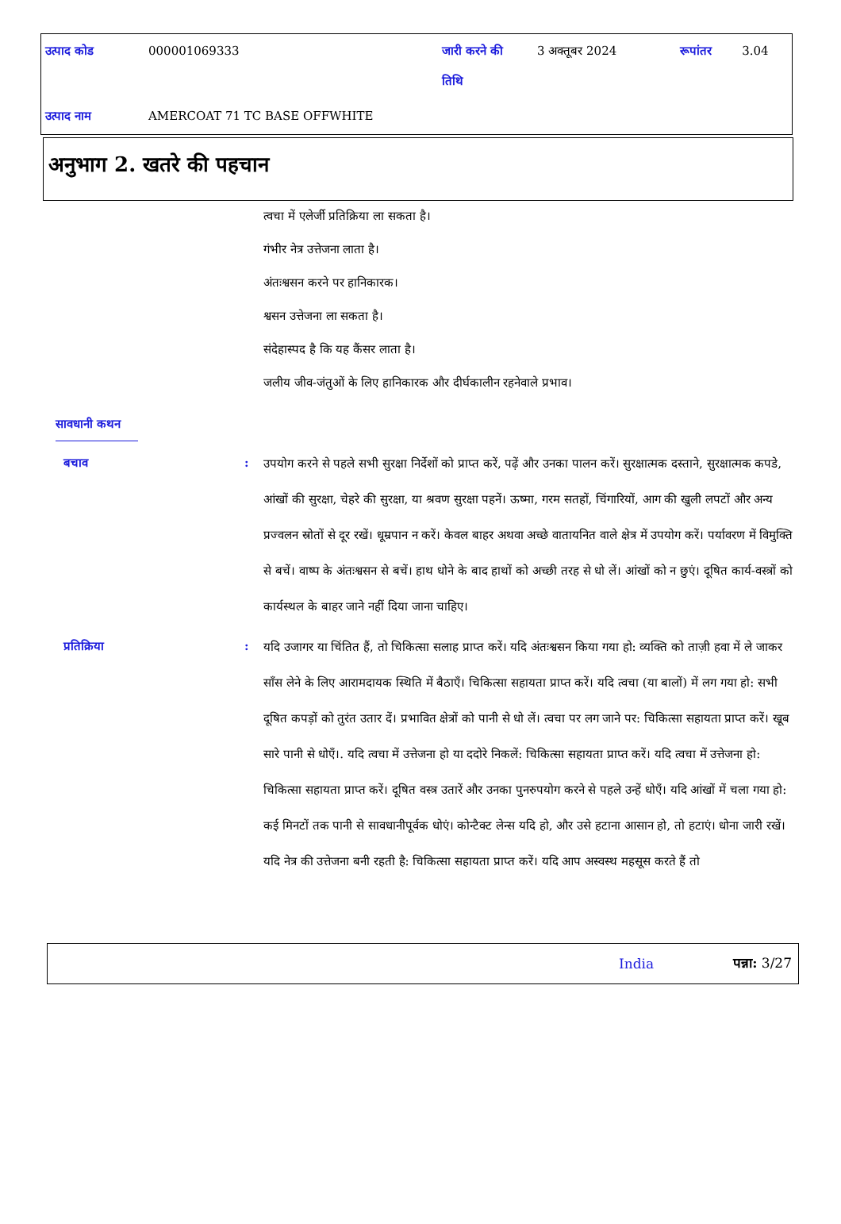| उत्पाद कोड | 000001069333 | जारी करने की तिथि | 3 अक्तूबर 2024 | रूपांतर | 3.04 |
| उत्पाद नाम | AMERCOAT 71 TC BASE OFFWHITE | | | | |
अनुभाग 2. खतरे की पहचान
त्वचा में एलेर्जी प्रतिक्रिया ला सकता है।
गंभीर नेत्र उत्तेजना लाता है।
अंतःश्वसन करने पर हानिकारक।
श्वसन उत्तेजना ला सकता है।
संदेहास्पद है कि यह कैंसर लाता है।
जलीय जीव-जंतुओं के लिए हानिकारक और दीर्घकालीन रहनेवाले प्रभाव।
सावधानी कथन
बचाव :
उपयोग करने से पहले सभी सुरक्षा निर्देशों को प्राप्त करें, पढ़ें और उनका पालन करें। सुरक्षात्मक दस्ताने, सुरक्षात्मक कपडे, आंखों की सुरक्षा, चेहरे की सुरक्षा, या श्रवण सुरक्षा पहनें। ऊष्मा, गरम सतहों, चिंगारियों, आग की खुली लपटों और अन्य प्रज्वलन स्रोतों से दूर रखें। धूम्रपान न करें। केवल बाहर अथवा अच्छे वातायनित वाले क्षेत्र में उपयोग करें। पर्यावरण में विमुक्ति से बचें। वाष्प के अंतःश्वसन से बचें। हाथ धोने के बाद हाथों को अच्छी तरह से धो लें। आंखों को न छुएं। दूषित कार्य-वस्त्रों को कार्यस्थल के बाहर जाने नहीं दिया जाना चाहिए।
प्रतिक्रिया :
यदि उजागर या चिंतित हैं, तो चिकित्सा सलाह प्राप्त करें। यदि अंतःश्वसन किया गया हो: व्यक्ति को ताज़ी हवा में ले जाकर साँस लेने के लिए आरामदायक स्थिति में बैठाएँ। चिकित्सा सहायता प्राप्त करें। यदि त्वचा (या बालों) में लग गया हो: सभी दूषित कपड़ों को तुरंत उतार दें। प्रभावित क्षेत्रों को पानी से धो लें। त्वचा पर लग जाने पर: चिकित्सा सहायता प्राप्त करें। खूब सारे पानी से धोएँ।. यदि त्वचा में उत्तेजना हो या ददोरे निकलें: चिकित्सा सहायता प्राप्त करें। यदि त्वचा में उत्तेजना हो: चिकित्सा सहायता प्राप्त करें। दूषित वस्त्र उतारें और उनका पुनरुपयोग करने से पहले उन्हें धोएँ। यदि आंखों में चला गया हो: कई मिनटों तक पानी से सावधानीपूर्वक धोएं। कोन्टैक्ट लेन्स यदि हो, और उसे हटाना आसान हो, तो हटाएं। धोना जारी रखें। यदि नेत्र की उत्तेजना बनी रहती है: चिकित्सा सहायता प्राप्त करें। यदि आप अस्वस्थ महसूस करते हैं तो
India पन्ना: 3/27